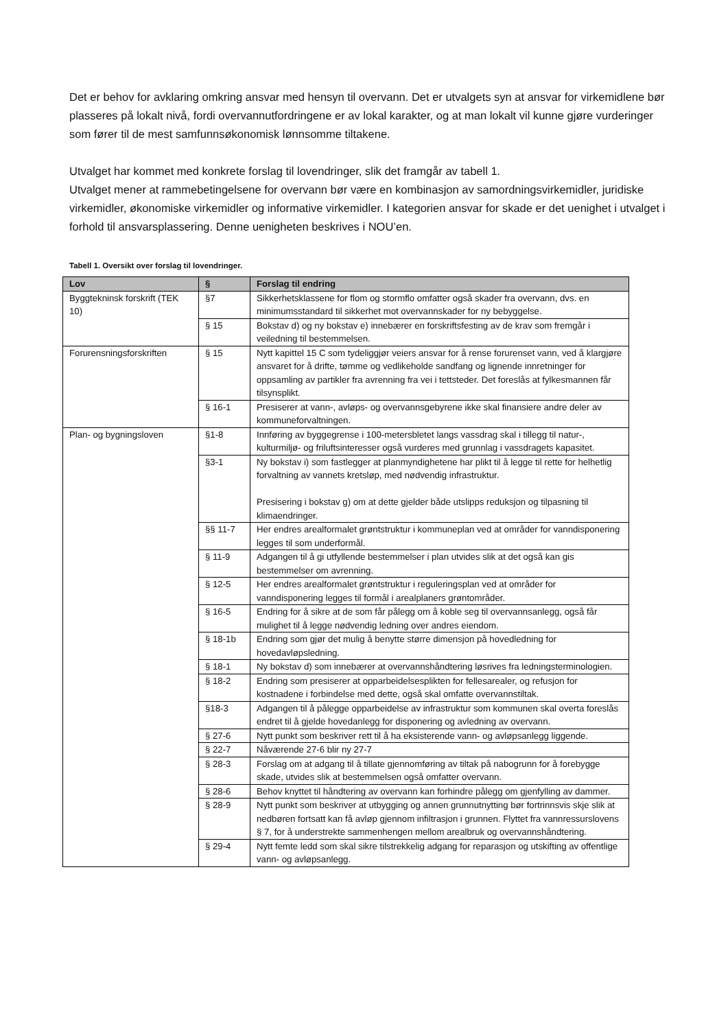Det er behov for avklaring omkring ansvar med hensyn til overvann. Det er utvalgets syn at ansvar for virkemidlene bør plasseres på lokalt nivå, fordi overvannutfordringene er av lokal karakter, og at man lokalt vil kunne gjøre vurderinger som fører til de mest samfunnsøkonomisk lønnsomme tiltakene.
Utvalget har kommet med konkrete forslag til lovendringer, slik det framgår av tabell 1.
Utvalget mener at rammebetingelsene for overvann bør være en kombinasjon av samordningsvirkemidler, juridiske virkemidler, økonomiske virkemidler og informative virkemidler. I kategorien ansvar for skade er det uenighet i utvalget i forhold til ansvarsplassering. Denne uenigheten beskrives i NOU’en.
Tabell 1. Oversikt over forslag til lovendringer.
| Lov | § | Forslag til endring |
| --- | --- | --- |
| Byggtekninsk forskrift (TEK 10) | §7 | Sikkerhetsklassene for flom og stormflo omfatter også skader fra overvann, dvs. en minimumsstandard til sikkerhet mot overvannskader for ny bebyggelse. |
| | § 15 | Bokstav d) og ny bokstav e) innebærer en forskriftsfesting av de krav som fremgår i veiledning til bestemmelsen. |
| Forurensningsforskriften | § 15 | Nytt kapittel 15 C som tydeliggjør veiers ansvar for å rense forurenset vann, ved å klargjøre ansvaret for å drifte, tømme og vedlikeholde sandfang og lignende innretninger for oppsamling av partikler fra avrenning fra vei i tettsteder. Det foreslås at fylkesmannen får tilsynsplikt. |
| | § 16-1 | Presiserer at vann-, avløps- og overvannsgebyrene ikke skal finansiere andre deler av kommuneforvaltningen. |
| Plan- og bygningsloven | §1-8 | Innføring av byggegrense i 100-metersbletet langs vassdrag skal i tillegg til natur-, kulturmiljø- og friluftsinteresser også vurderes med grunnlag i vassdragets kapasitet. |
| | §3-1 | Ny bokstav i) som fastlegger at planmyndighetene har plikt til å legge til rette for helhetlig forvaltning av vannets kretsløp, med nødvendig infrastruktur. Presisering i bokstav g) om at dette gjelder både utslipps reduksjon og tilpasning til klimaendringer. |
| | §§ 11-7 | Her endres arealformalet grøntstruktur i kommuneplan ved at områder for vanndisponering legges til som underformål. |
| | § 11-9 | Adgangen til å gi utfyllende bestemmelser i plan utvides slik at det også kan gis bestemmelser om avrenning. |
| | § 12-5 | Her endres arealformalet grøntstruktur i reguleringsplan ved at områder for vanndisponering legges til formål i arealplaners grøntområder. |
| | § 16-5 | Endring for å sikre at de som får pålegg om å koble seg til overvannsanlegg, også får mulighet til å legge nødvendig ledning over andres eiendom. |
| | § 18-1b | Endring som gjør det mulig å benytte større dimensjon på hovedledning for hovedavløpsledning. |
| | § 18-1 | Ny bokstav d) som innebærer at overvannshåndtering løsrives fra ledningsterminologien. |
| | § 18-2 | Endring som presiserer at opparbeidelsesplikten for fellesarealer, og refusjon for kostnadene i forbindelse med dette, også skal omfatte overvannstiltak. |
| | §18-3 | Adgangen til å pålegge opparbeidelse av infrastruktur som kommunen skal overta foreslås endret til å gjelde hovedanlegg for disponering og avledning av overvann. |
| | § 27-6 | Nytt punkt som beskriver rett til å ha eksisterende vann- og avløpsanlegg liggende. |
| | § 22-7 | Nåværende 27-6 blir ny 27-7 |
| | § 28-3 | Forslag om at adgang til å tillate gjennomføring av tiltak på nabogrunn for å forebygge skade, utvides slik at bestemmelsen også omfatter overvann. |
| | § 28-6 | Behov knyttet til håndtering av overvann kan forhindre pålegg om gjenfylling av dammer. |
| | § 28-9 | Nytt punkt som beskriver at utbygging og annen grunnutnytting bør fortrinnsvis skje slik at nedbøren fortsatt kan få avløp gjennom infiltrasjon i grunnen. Flyttet fra vannressurslovens § 7, for å understrekte sammenhengen mellom arealbruk og overvannshåndtering. |
| | § 29-4 | Nytt femte ledd som skal sikre tilstrekkelig adgang for reparasjon og utskifting av offentlige vann- og avløpsanlegg. |